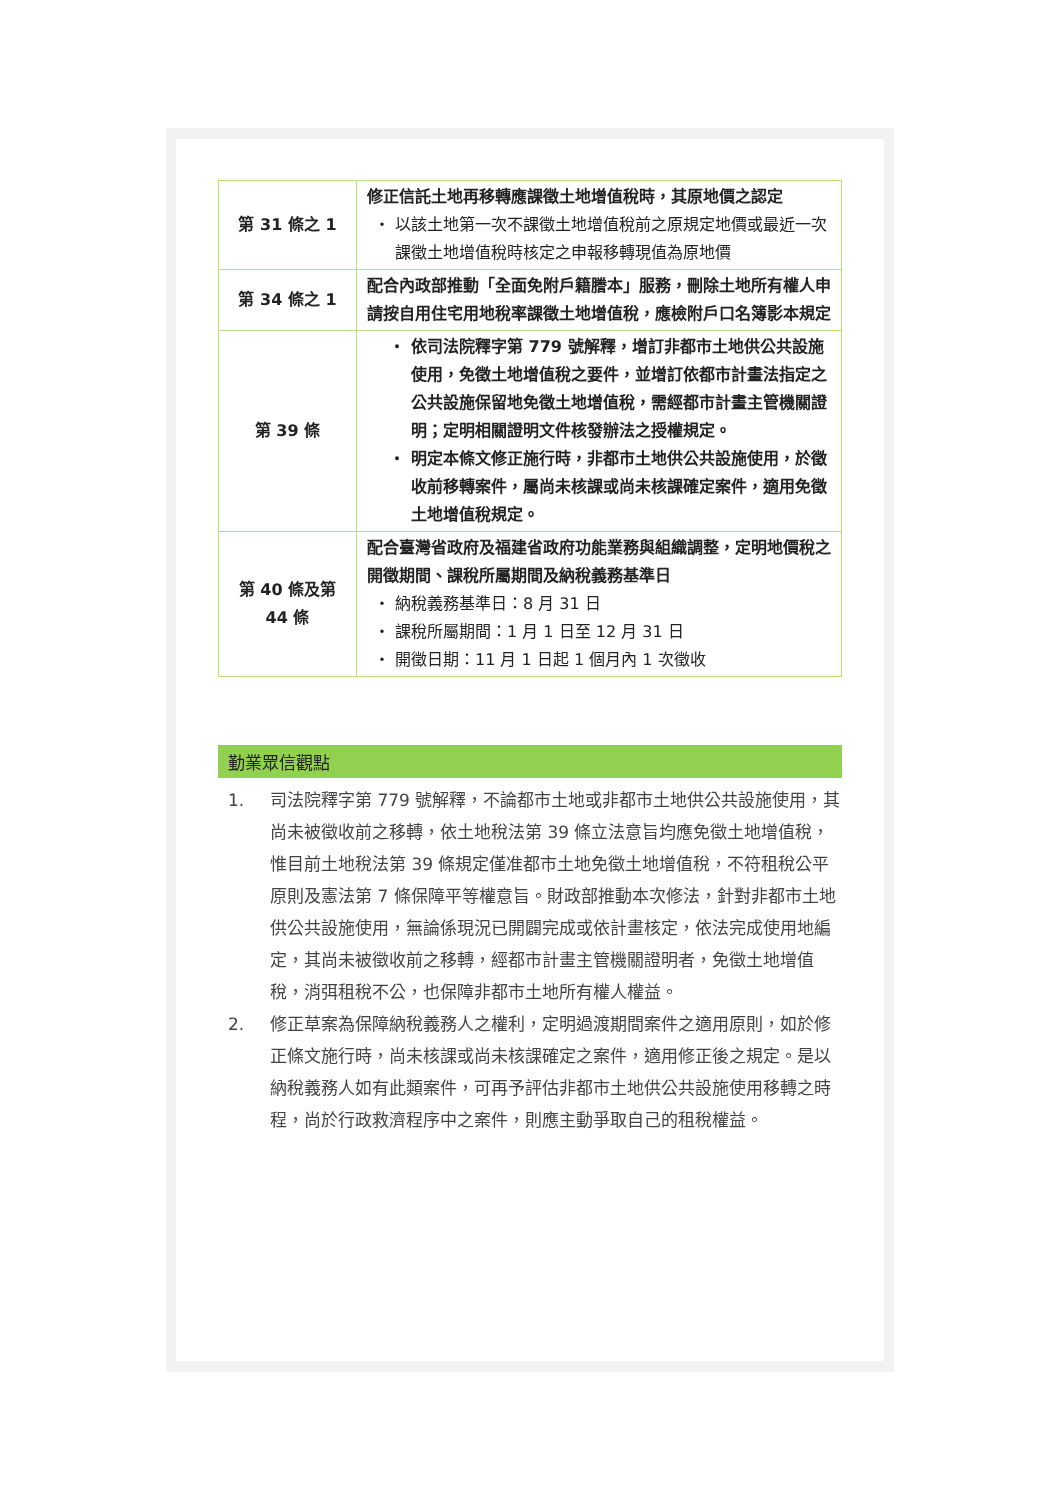| 第 31 條之 1 | 修正信託土地再移轉應課徵土地增值稅時，其原地價之認定 以該土地第一次不課徵土地增值稅前之原規定地價或最近一次課徵土地增值稅時核定之申報移轉現值為原地價 |
| 第 34 條之 1 | 配合內政部推動「全面免附戶籍謄本」服務，刪除土地所有權人申請按自用住宅用地稅率課徵土地增值稅，應檢附戶口名簿影本規定 |
| 第 39 條 | 依司法院釋字第 779 號解釋，增訂非都市土地供公共設施使用，免徵土地增值稅之要件，並增訂依都市計畫法指定之公共設施保留地免徵土地增值稅，需經都市計畫主管機關證明；定明相關證明文件核發辦法之授權規定。 明定本條文修正施行時，非都市土地供公共設施使用，於徵收前移轉案件，屬尚未核課或尚未核課確定案件，適用免徵土地增值稅規定。 |
| 第 40 條及第 44 條 | 配合臺灣省政府及福建省政府功能業務與組織調整，定明地價稅之開徵期間、課稅所屬期間及納稅義務基準日 納稅義務基準日：8 月 31 日 課稅所屬期間：1 月 1 日至 12 月 31 日 開徵日期：11 月 1 日起 1 個月內 1 次徵收 |
勤業眾信觀點
1. 司法院釋字第 779 號解釋，不論都市土地或非都市土地供公共設施使用，其尚未被徵收前之移轉，依土地稅法第 39 條立法意旨均應免徵土地增值稅，惟目前土地稅法第 39 條規定僅准都市土地免徵土地增值稅，不符租稅公平原則及憲法第 7 條保障平等權意旨。財政部推動本次修法，針對非都市土地供公共設施使用，無論係現況已開闢完成或依計畫核定，依法完成使用地編定，其尚未被徵收前之移轉，經都市計畫主管機關證明者，免徵土地增值稅，消弭租稅不公，也保障非都市土地所有權人權益。
2. 修正草案為保障納稅義務人之權利，定明過渡期間案件之適用原則，如於修正條文施行時，尚未核課或尚未核課確定之案件，適用修正後之規定。是以納稅義務人如有此類案件，可再予評估非都市土地供公共設施使用移轉之時程，尚於行政救濟程序中之案件，則應主動爭取自己的租稅權益。